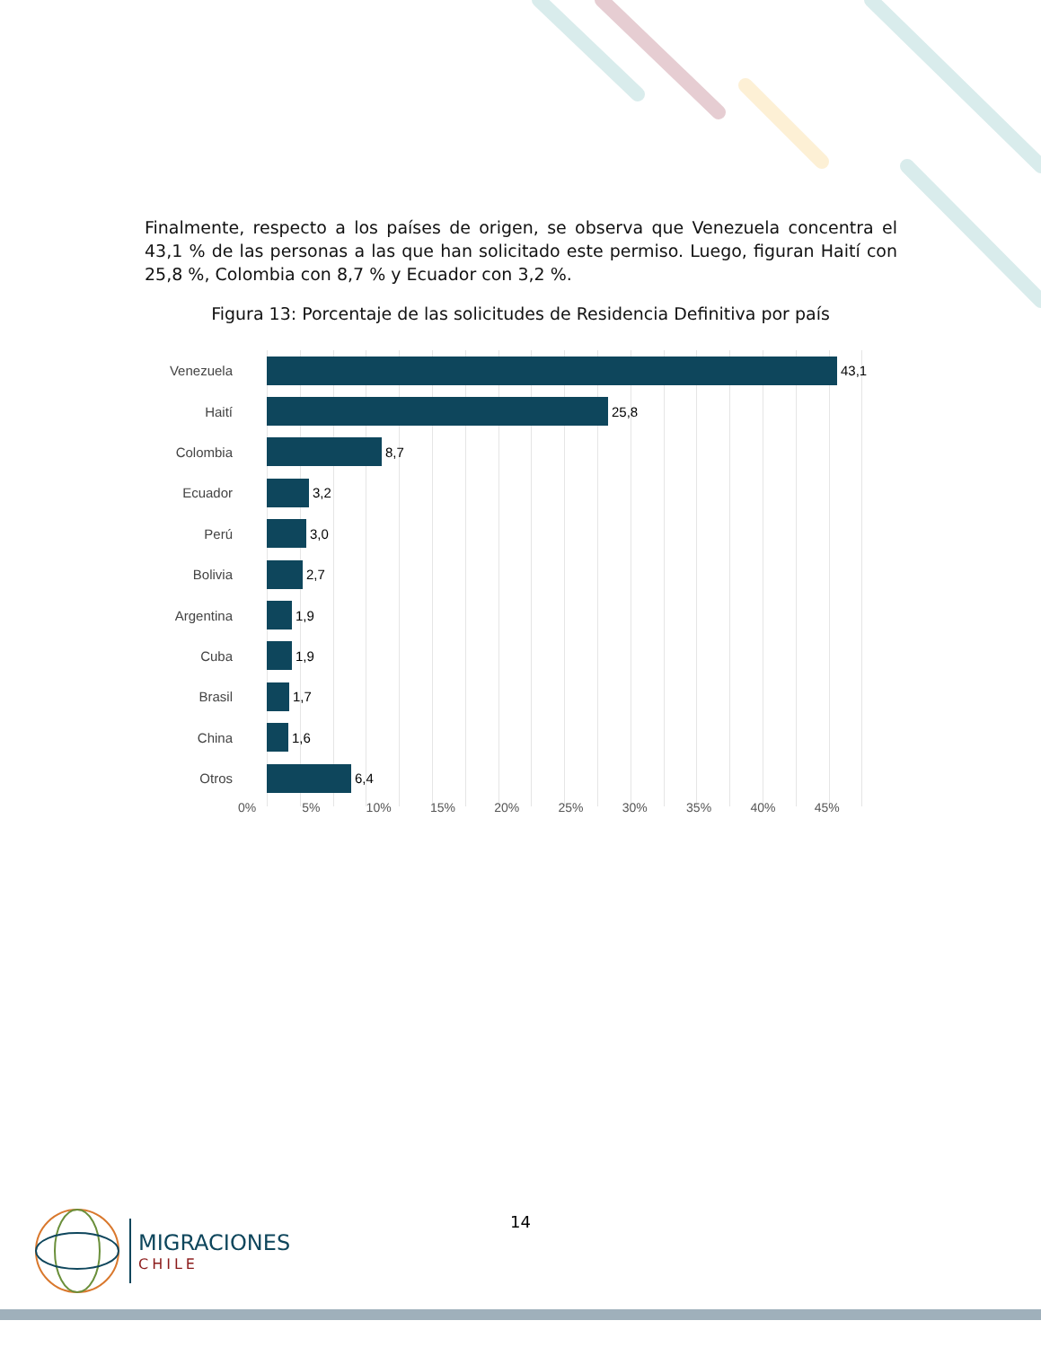Finalmente, respecto a los países de origen, se observa que Venezuela concentra el 43,1 % de las personas a las que han solicitado este permiso. Luego, figuran Haití con 25,8 %, Colombia con 8,7 % y Ecuador con 3,2 %.
Figura 13: Porcentaje de las solicitudes de Residencia Definitiva por país
Venezuela 43,1
Haití 25,8
Colombia 8,7
Ecuador 3,2
Perú 3,0
Bolivia 2,7
Argentina 1,9
Cuba 1,9
Brasil 1,7
China 1,6
Otros 6,4
0% 5% 10% 15% 20% 25% 30% 35% 40% 45%
14
MIGRACIONES
CHILE